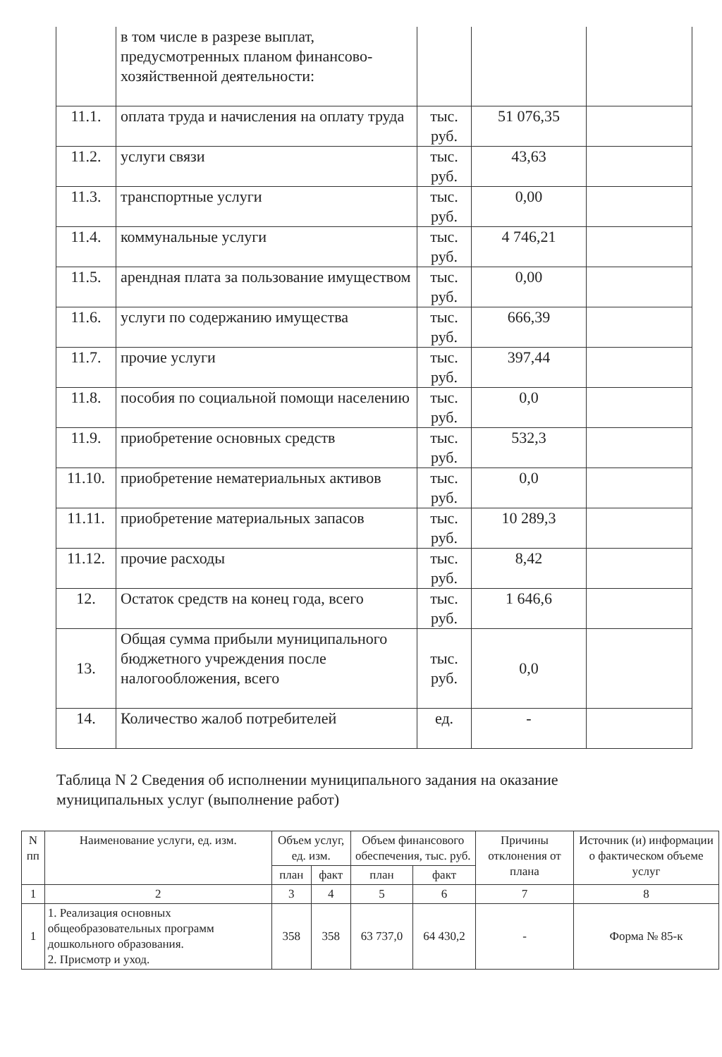| | в том числе в разрезе выплат, предусмотренных планом финансово-хозяйственной деятельности: | | | |
| 11.1. | оплата труда и начисления на оплату труда | тыс. руб. | 51 076,35 | |
| 11.2. | услуги связи | тыс. руб. | 43,63 | |
| 11.3. | транспортные услуги | тыс. руб. | 0,00 | |
| 11.4. | коммунальные услуги | тыс. руб. | 4 746,21 | |
| 11.5. | арендная плата за пользование имуществом | тыс. руб. | 0,00 | |
| 11.6. | услуги по содержанию имущества | тыс. руб. | 666,39 | |
| 11.7. | прочие услуги | тыс. руб. | 397,44 | |
| 11.8. | пособия по социальной помощи населению | тыс. руб. | 0,0 | |
| 11.9. | приобретение основных средств | тыс. руб. | 532,3 | |
| 11.10. | приобретение нематериальных активов | тыс. руб. | 0,0 | |
| 11.11. | приобретение материальных запасов | тыс. руб. | 10 289,3 | |
| 11.12. | прочие расходы | тыс. руб. | 8,42 | |
| 12. | Остаток средств на конец года, всего | тыс. руб. | 1 646,6 | |
| 13. | Общая сумма прибыли муниципального бюджетного учреждения после налогообложения, всего | тыс. руб. | 0,0 | |
| 14. | Количество жалоб потребителей | ед. | - | |
Таблица N 2 Сведения об исполнении муниципального задания на оказание муниципальных услуг (выполнение работ)
| N пп | Наименование услуги, ед. изм. | Объем услуг, ед. изм. | | Объем финансового обеспечения, тыс. руб. | | Причины отклонения от плана | Источник (и) информации о фактическом объеме услуг |
| --- | --- | --- | --- | --- | --- | --- | --- |
| | | план | факт | план | факт | | |
| 1 | 2 | 3 | 4 | 5 | 6 | 7 | 8 |
| 1 | 1. Реализация основных общеобразовательных программ дошкольного образования. 2. Присмотр и уход. | 358 | 358 | 63 737,0 | 64 430,2 | - | Форма № 85-к |